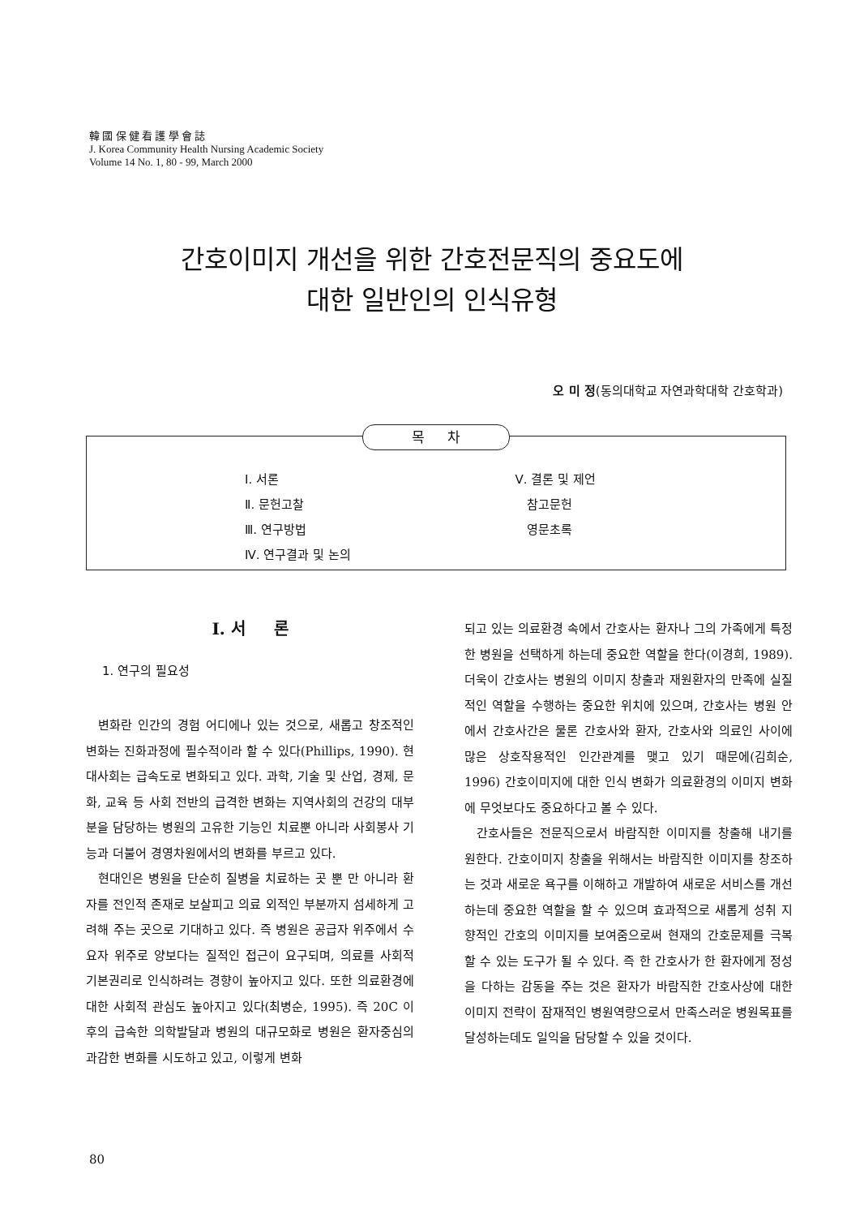韓 國 保 健 看 護 學 會 誌
J. Korea Community Health Nursing Academic Society
Volume 14 No. 1, 80 - 99, March 2000
간호이미지 개선을 위한 간호전문직의 중요도에
대한 일반인의 인식유형
오 미 정(동의대학교 자연과학대학 간호학과)
목 차
Ⅰ. 서론
Ⅱ. 문헌고찰
Ⅲ. 연구방법
Ⅳ. 연구결과 및 논의
Ⅴ. 결론 및 제언
참고문헌
영문초록
Ⅰ. 서 론
1. 연구의 필요성
변화란 인간의 경험 어디에나 있는 것으로, 새롭고 창조적인 변화는 진화과정에 필수적이라 할 수 있다(Phillips, 1990). 현대사회는 급속도로 변화되고 있다. 과학, 기술 및 산업, 경제, 문화, 교육 등 사회 전반의 급격한 변화는 지역사회의 건강의 대부분을 담당하는 병원의 고유한 기능인 치료뿐 아니라 사회봉사 기능과 더불어 경영차원에서의 변화를 부르고 있다.
현대인은 병원을 단순히 질병을 치료하는 곳 뿐 만 아니라 환자를 전인적 존재로 보살피고 의료 외적인 부분까지 섬세하게 고려해 주는 곳으로 기대하고 있다. 즉 병원은 공급자 위주에서 수요자 위주로 양보다는 질적인 접근이 요구되며, 의료를 사회적 기본권리로 인식하려는 경향이 높아지고 있다. 또한 의료환경에 대한 사회적 관심도 높아지고 있다(최병순, 1995). 즉 20C 이후의 급속한 의학발달과 병원의 대규모화로 병원은 환자중심의 과감한 변화를 시도하고 있고, 이렇게 변화
되고 있는 의료환경 속에서 간호사는 환자나 그의 가족에게 특정한 병원을 선택하게 하는데 중요한 역할을 한다(이경희, 1989). 더욱이 간호사는 병원의 이미지 창출과 재원환자의 만족에 실질적인 역할을 수행하는 중요한 위치에 있으며, 간호사는 병원 안에서 간호사간은 물론 간호사와 환자, 간호사와 의료인 사이에 많은 상호작용적인 인간관계를 맺고 있기 때문에(김희순, 1996) 간호이미지에 대한 인식 변화가 의료환경의 이미지 변화에 무엇보다도 중요하다고 볼 수 있다.
간호사들은 전문직으로서 바람직한 이미지를 창출해 내기를 원한다. 간호이미지 창출을 위해서는 바람직한 이미지를 창조하는 것과 새로운 욕구를 이해하고 개발하여 새로운 서비스를 개선하는데 중요한 역할을 할 수 있으며 효과적으로 새롭게 성취 지향적인 간호의 이미지를 보여줌으로써 현재의 간호문제를 극복할 수 있는 도구가 될 수 있다. 즉 한 간호사가 한 환자에게 정성을 다하는 감동을 주는 것은 환자가 바람직한 간호사상에 대한 이미지 전략이 잠재적인 병원역량으로서 만족스러운 병원목표를 달성하는데도 일익을 담당할 수 있을 것이다.
80